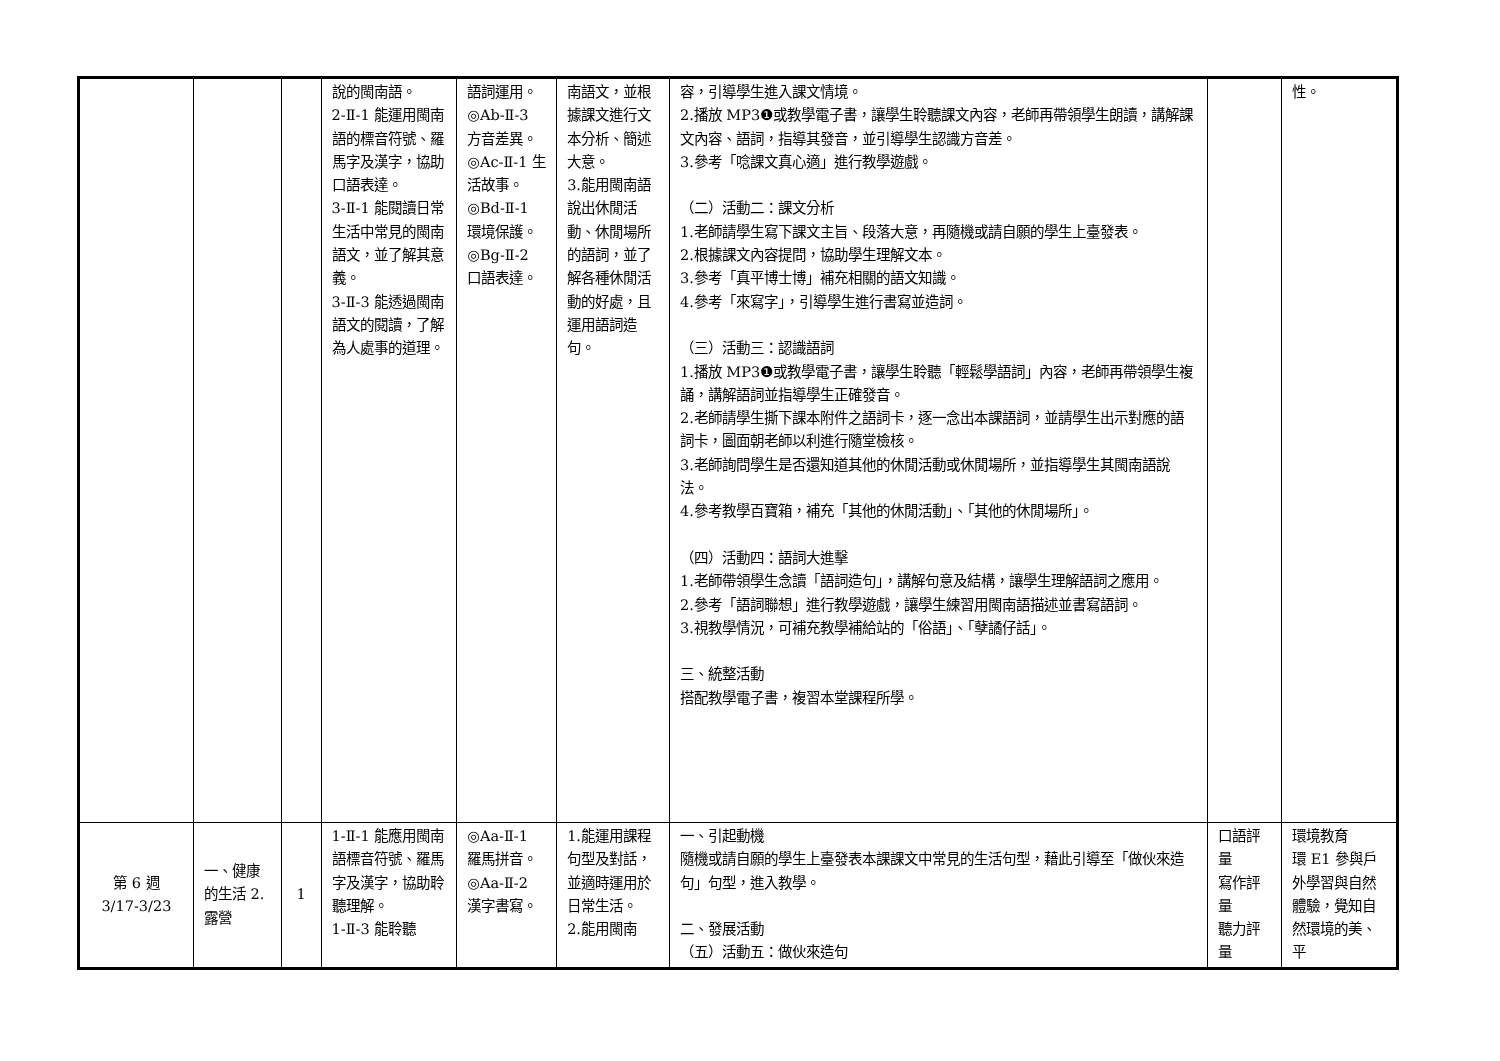| | | | 說的閩南語。 2-Ⅱ-1 能運用閩南語的標音符號、羅馬字及漢字，協助口語表達。 3-Ⅱ-1 能閱讀日常生活中常見的閩南語文，並了解其意義。 3-Ⅱ-3 能透過閩南語文的閱讀，了解為人處事的道理。 | 語詞運用。 ◎Ab-Ⅱ-3 方音差異。 ◎Ac-Ⅱ-1 生活故事。 ◎Bd-Ⅱ-1 環境保護。 ◎Bg-Ⅱ-2 口語表達。 | 南語文，並根據課文進行文本分析、簡述大意。 3.能用閩南語說出休閒活動、休閒場所的語詞，並了解各種休閒活動的好處，且運用語詞造句。 | 容，引導學生進入課文情境。 2.播放 MP3❶或教學電子書，讓學生聆聽課文內容，老師再帶領學生朗讀，講解課文內容、語詞，指導其發音，並引導學生認識方音差。 3.參考「唸課文真心適」進行教學遊戲。 （二）活動二：課文分析 1.老師請學生寫下課文主旨、段落大意，再隨機或請自願的學生上臺發表。 2.根據課文內容提問，協助學生理解文本。 3.參考「真平博士博」補充相關的語文知識。 4.參考「來寫字」，引導學生進行書寫並造詞。 （三）活動三：認識語詞 1.播放 MP3❶或教學電子書，讓學生聆聽「輕鬆學語詞」內容，老師再帶領學生複誦，講解語詞並指導學生正確發音。 2.老師請學生撕下課本附件之語詞卡，逐一念出本課語詞，並請學生出示對應的語詞卡，圖面朝老師以利進行隨堂檢核。 3.老師詢問學生是否還知道其他的休閒活動或休閒場所，並指導學生其閩南語說法。 4.參考教學百寶箱，補充「其他的休閒活動」、「其他的休閒場所」。 （四）活動四：語詞大進擊 1.老師帶領學生念讀「語詞造句」，講解句意及結構，讓學生理解語詞之應用。 2.參考「語詞聯想」進行教學遊戲，讓學生練習用閩南語描述並書寫語詞。 3.視教學情況，可補充教學補給站的「俗語」、「孽譎仔話」。 三、統整活動 搭配教學電子書，複習本堂課程所學。 | | 性。 |
| 第 6 週 3/17-3/23 | 一、健康的生活 2.露營 | 1 | 1-Ⅱ-1 能應用閩南語標音符號、羅馬字及漢字，協助聆聽理解。 1-Ⅱ-3 能聆聽 | ◎Aa-Ⅱ-1 羅馬拼音。 ◎Aa-Ⅱ-2 漢字書寫。 | 1.能運用課程句型及對話，並適時運用於日常生活。 2.能用閩南 | 一、引起動機 隨機或請自願的學生上臺發表本課課文中常見的生活句型，藉此引導至「做伙來造句」句型，進入教學。 二、發展活動 （五）活動五：做伙來造句 | 口語評量 寫作評量 聽力評量 | 環境教育 環 E1 參與戶外學習與自然體驗，覺知自然環境的美、平 |